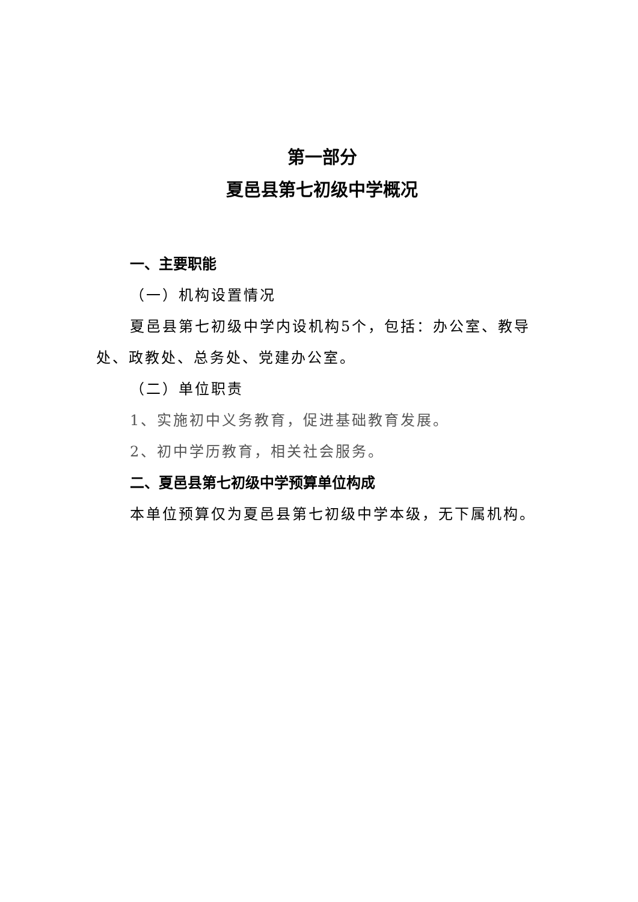第一部分
夏邑县第七初级中学概况
一、主要职能
（一）机构设置情况
夏邑县第七初级中学内设机构5个，包括：办公室、教导处、政教处、总务处、党建办公室。
（二）单位职责
1、实施初中义务教育，促进基础教育发展。
2、初中学历教育，相关社会服务。
二、夏邑县第七初级中学预算单位构成
本单位预算仅为夏邑县第七初级中学本级，无下属机构。